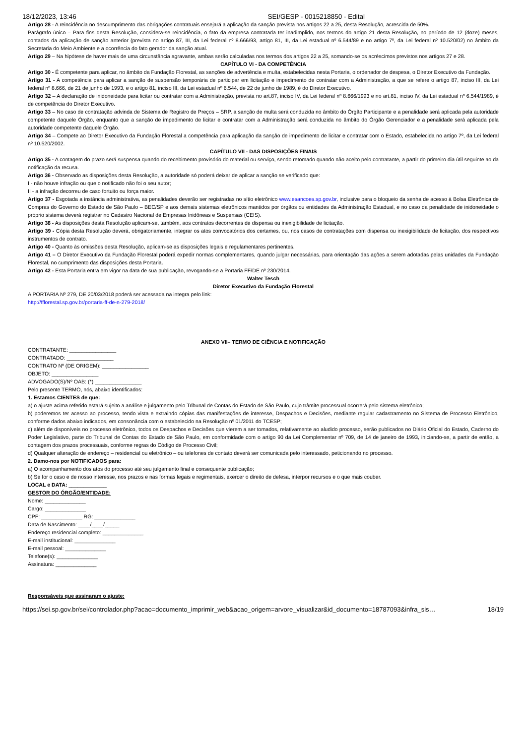18/12/2023, 13:46 SEI/GESP - 0015218850 - Edital
Artigo 28 - A reincidência no descumprimento das obrigações contratuais ensejará a aplicação da sanção prevista nos artigos 22 a 25, desta Resolução, acrescida de 50%.
Parágrafo único – Para fins desta Resolução, considera-se reincidência, o fato da empresa contratada ter inadimplido, nos termos do artigo 21 desta Resolução, no período de 12 (doze) meses, contados da aplicação de sanção anterior (prevista no artigo 87, III, da Lei federal nº 8.666/93, artigo 81, III, da Lei estadual nº 6.544/89 e no artigo 7º, da Lei federal nº 10.520/02) no âmbito da Secretaria do Meio Ambiente e a ocorrência do fato gerador da sanção atual.
Artigo 29 – Na hipótese de haver mais de uma circunstância agravante, ambas serão calculadas nos termos dos artigos 22 a 25, somando-se os acréscimos previstos nos artigos 27 e 28.
CAPÍTULO VI - DA COMPETÊNCIA
Artigo 30 - É competente para aplicar, no âmbito da Fundação Florestal, as sanções de advertência e multa, estabelecidas nesta Portaria, o ordenador de despesa, o Diretor Executivo da Fundação.
Artigo 31 - A competência para aplicar a sanção de suspensão temporária de participar em licitação e impedimento de contratar com a Administração, a que se refere o artigo 87, inciso III, da Lei federal nº 8.666, de 21 de junho de 1993, e o artigo 81, inciso III, da Lei estadual nº 6.544, de 22 de junho de 1989, é do Diretor Executivo.
Artigo 32 – A declaração de inidoneidade para licitar ou contratar com a Administração, prevista no art.87, inciso IV, da Lei federal nº 8.666/1993 e no art.81, inciso IV, da Lei estadual nº 6.544/1989, é de competência do Diretor Executivo.
Artigo 33 – No caso de contratação advinda de Sistema de Registro de Preços – SRP, a sanção de multa será conduzida no âmbito do Órgão Participante e a penalidade será aplicada pela autoridade competente daquele Órgão, enquanto que a sanção de impedimento de licitar e contratar com a Administração será conduzida no âmbito do Órgão Gerenciador e a penalidade será aplicada pela autoridade competente daquele Órgão.
Artigo 34 – Compete ao Diretor Executivo da Fundação Florestal a competência para aplicação da sanção de impedimento de licitar e contratar com o Estado, estabelecida no artigo 7º, da Lei federal nº 10.520/2002.
CAPÍTULO VII - DAS DISPOSIÇÕES FINAIS
Artigo 35 - A contagem do prazo será suspensa quando do recebimento provisório do material ou serviço, sendo retomado quando não aceito pelo contratante, a partir do primeiro dia útil seguinte ao da notificação da recusa.
Artigo 36 - Observado as disposições desta Resolução, a autoridade só poderá deixar de aplicar a sanção se verificado que:
I - não houve infração ou que o notificado não foi o seu autor;
II - a infração decorreu de caso fortuito ou força maior.
Artigo 37 - Esgotada a instância administrativa, as penalidades deverão ser registradas no sítio eletrônico www.esancoes.sp.gov.br, inclusive para o bloqueio da senha de acesso à Bolsa Eletrônica de Compras do Governo do Estado de São Paulo – BEC/SP e aos demais sistemas eletrônicos mantidos por órgãos ou entidades da Administração Estadual, e no caso da penalidade de inidoneidade o próprio sistema deverá registrar no Cadastro Nacional de Empresas Inidôneas e Suspensas (CEIS).
Artigo 38 - As disposições desta Resolução aplicam-se, também, aos contratos decorrentes de dispensa ou inexigibilidade de licitação.
Artigo 39 - Cópia desta Resolução deverá, obrigatoriamente, integrar os atos convocatórios dos certames, ou, nos casos de contratações com dispensa ou inexigibilidade de licitação, dos respectivos instrumentos de contrato.
Artigo 40 - Quanto às omissões desta Resolução, aplicam-se as disposições legais e regulamentares pertinentes.
Artigo 41 – O Diretor Executivo da Fundação Florestal poderá expedir normas complementares, quando julgar necessárias, para orientação das ações a serem adotadas pelas unidades da Fundação Florestal, no cumprimento das disposições desta Portaria.
Artigo 42 - Esta Portaria entra em vigor na data de sua publicação, revogando-se a Portaria FF/DE nº 230/2014.
Walter Tesch
Diretor Executivo da Fundação Florestal
A PORTARIA Nº 279, DE 20/03/2018 poderá ser acessada na integra pelo link:
http://fflorestal.sp.gov.br/portaria-ff-de-n-279-2018/
ANEXO VII– TERMO DE CIÊNCIA E NOTIFICAÇÃO
CONTRATANTE: ________________
CONTRATADO: ________________
CONTRATO Nº (DE ORIGEM): ________________
OBJETO: ________________
ADVOGADO(S)/Nº OAB: (*) ________________
Pelo presente TERMO, nós, abaixo identificados:
1. Estamos CIENTES de que:
a) o ajuste acima referido estará sujeito a análise e julgamento pelo Tribunal de Contas do Estado de São Paulo, cujo trâmite processual ocorrerá pelo sistema eletrônico;
b) poderemos ter acesso ao processo, tendo vista e extraindo cópias das manifestações de interesse, Despachos e Decisões, mediante regular cadastramento no Sistema de Processo Eletrônico, conforme dados abaixo indicados, em consonância com o estabelecido na Resolução nº 01/2011 do TCESP;
c) além de disponíveis no processo eletrônico, todos os Despachos e Decisões que vierem a ser tomados, relativamente ao aludido processo, serão publicados no Diário Oficial do Estado, Caderno do Poder Legislativo, parte do Tribunal de Contas do Estado de São Paulo, em conformidade com o artigo 90 da Lei Complementar nº 709, de 14 de janeiro de 1993, iniciando-se, a partir de então, a contagem dos prazos processuais, conforme regras do Código de Processo Civil;
d) Qualquer alteração de endereço – residencial ou eletrônico – ou telefones de contato deverá ser comunicada pelo interessado, peticionando no processo.
2. Damo-nos por NOTIFICADOS para:
a) O acompanhamento dos atos do processo até seu julgamento final e consequente publicação;
b) Se for o caso e de nosso interesse, nos prazos e nas formas legais e regimentais, exercer o direito de defesa, interpor recursos e o que mais couber.
LOCAL e DATA: _____________
GESTOR DO ÓRGÃO/ENTIDADE:
Nome: ______________
Cargo: ______________
CPF: ______________ RG: ______________
Data de Nascimento: ____/____/_____
Endereço residencial completo: ______________
E-mail institucional: ______________
E-mail pessoal: ______________
Telefone(s): ______________
Assinatura: ______________
Responsáveis que assinaram o ajuste:
https://sei.sp.gov.br/sei/controlador.php?acao=documento_imprimir_web&acao_origem=arvore_visualizar&id_documento=18787093&infra_sis… 18/19